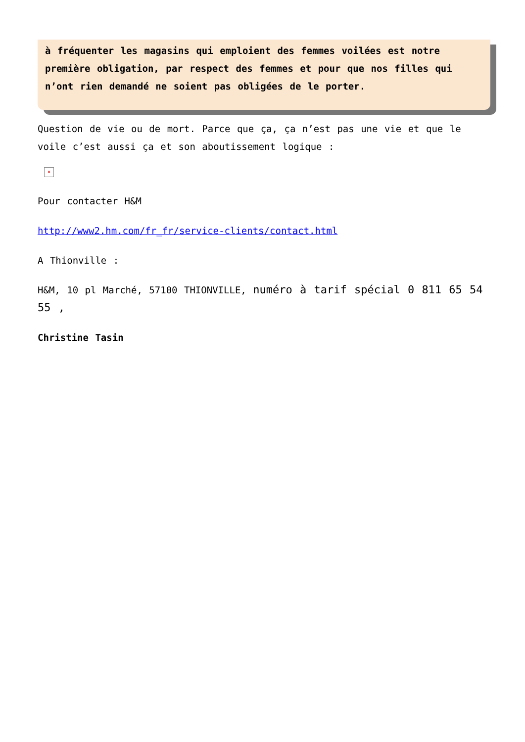à fréquenter les magasins qui emploient des femmes voilées est notre première obligation, par respect des femmes et pour que nos filles qui n’ont rien demandé ne soient pas obligées de le porter.
Question de vie ou de mort. Parce que ça, ça n’est pas une vie et que le voile c’est aussi ça et son aboutissement logique :
×
Pour contacter H&M
http://www2.hm.com/fr_fr/service-clients/contact.html
A Thionville :
H&M, 10 pl Marché, 57100 THIONVILLE, numéro à tarif spécial 0 811 65 54 55 ,
Christine Tasin